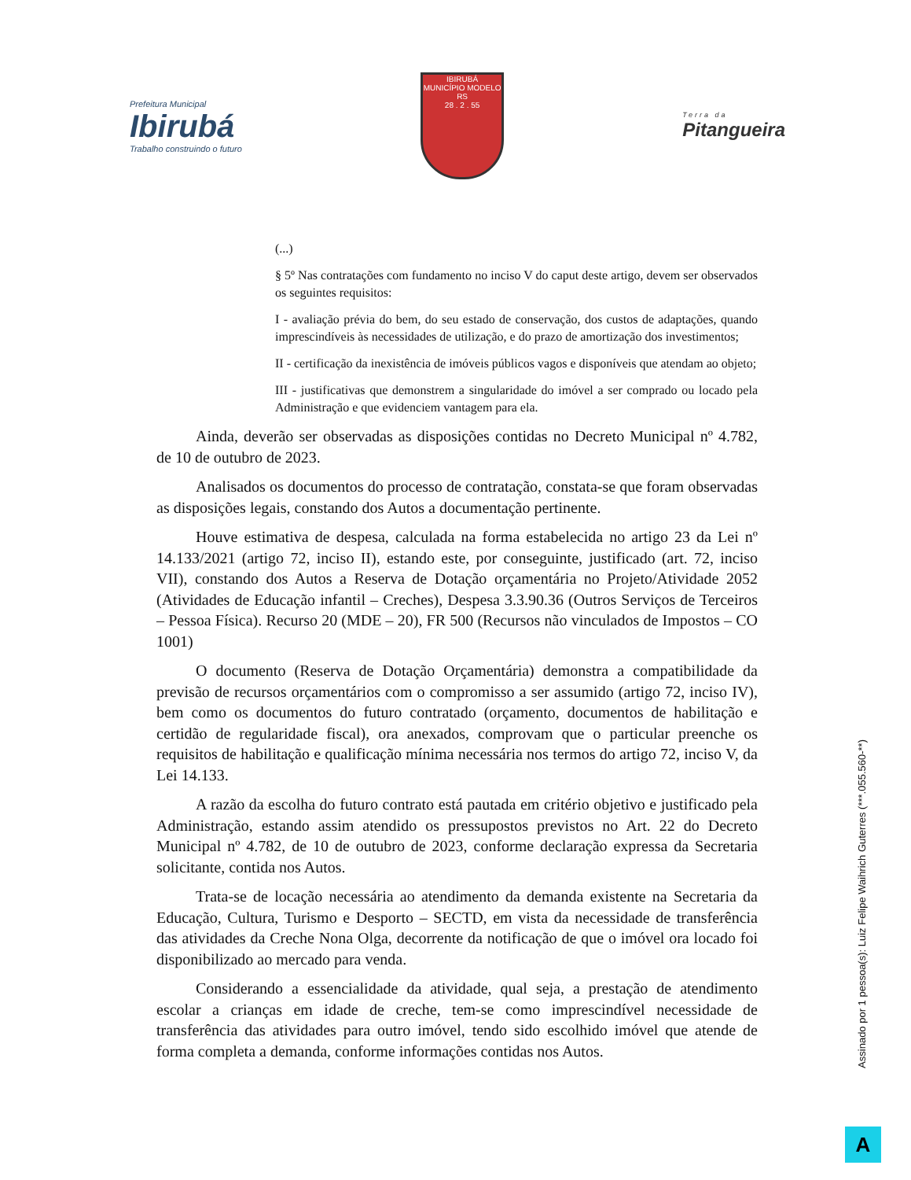Prefeitura Municipal
Ibirubá
Trabalho construindo o futuro
IBIRUBÁ
MUNICÍPIO MODELO RS
28 . 2 . 55
Terra da
Pitangueira
(...)
§ 5º Nas contratações com fundamento no inciso V do caput deste artigo, devem ser observados os seguintes requisitos:
I - avaliação prévia do bem, do seu estado de conservação, dos custos de adaptações, quando imprescindíveis às necessidades de utilização, e do prazo de amortização dos investimentos;
II - certificação da inexistência de imóveis públicos vagos e disponíveis que atendam ao objeto;
III - justificativas que demonstrem a singularidade do imóvel a ser comprado ou locado pela Administração e que evidenciem vantagem para ela.
Ainda, deverão ser observadas as disposições contidas no Decreto Municipal nº 4.782, de 10 de outubro de 2023.
Analisados os documentos do processo de contratação, constata-se que foram observadas as disposições legais, constando dos Autos a documentação pertinente.
Houve estimativa de despesa, calculada na forma estabelecida no artigo 23 da Lei nº 14.133/2021 (artigo 72, inciso II), estando este, por conseguinte, justificado (art. 72, inciso VII), constando dos Autos a Reserva de Dotação orçamentária no Projeto/Atividade 2052 (Atividades de Educação infantil – Creches), Despesa 3.3.90.36 (Outros Serviços de Terceiros – Pessoa Física). Recurso 20 (MDE – 20), FR 500 (Recursos não vinculados de Impostos – CO 1001)
O documento (Reserva de Dotação Orçamentária) demonstra a compatibilidade da previsão de recursos orçamentários com o compromisso a ser assumido (artigo 72, inciso IV), bem como os documentos do futuro contratado (orçamento, documentos de habilitação e certidão de regularidade fiscal), ora anexados, comprovam que o particular preenche os requisitos de habilitação e qualificação mínima necessária nos termos do artigo 72, inciso V, da Lei 14.133.
A razão da escolha do futuro contrato está pautada em critério objetivo e justificado pela Administração, estando assim atendido os pressupostos previstos no Art. 22 do Decreto Municipal nº 4.782, de 10 de outubro de 2023, conforme declaração expressa da Secretaria solicitante, contida nos Autos.
Trata-se de locação necessária ao atendimento da demanda existente na Secretaria da Educação, Cultura, Turismo e Desporto – SECTD, em vista da necessidade de transferência das atividades da Creche Nona Olga, decorrente da notificação de que o imóvel ora locado foi disponibilizado ao mercado para venda.
Considerando a essencialidade da atividade, qual seja, a prestação de atendimento escolar a crianças em idade de creche, tem-se como imprescindível necessidade de transferência das atividades para outro imóvel, tendo sido escolhido imóvel que atende de forma completa a demanda, conforme informações contidas nos Autos.
Assinado por 1 pessoa(s): Luiz Felipe Waihrich Guterres (***.055.560-**)
A